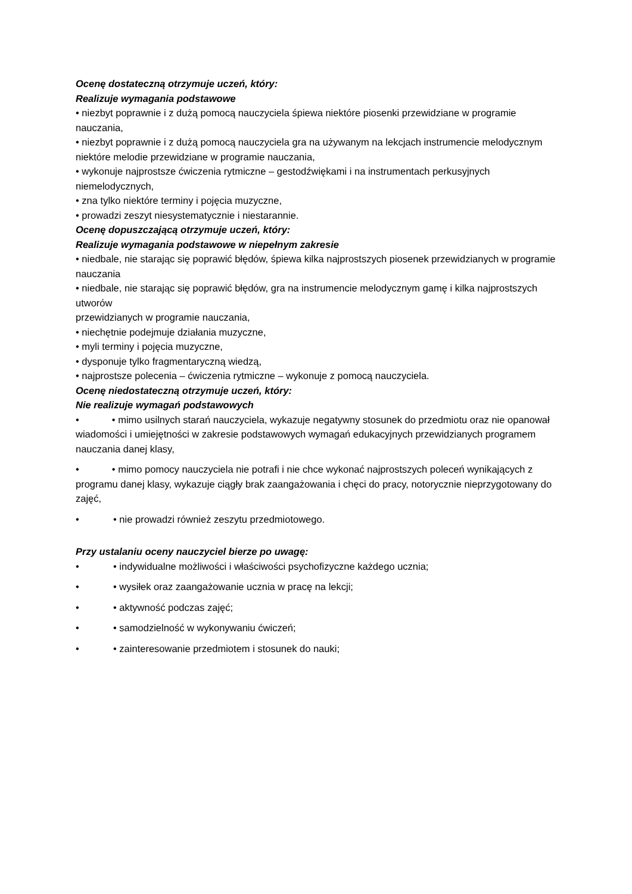Ocenę dostateczną otrzymuje uczeń, który:
Realizuje wymagania podstawowe
• niezbyt poprawnie i z dużą pomocą nauczyciela śpiewa niektóre piosenki przewidziane w programie nauczania,
• niezbyt poprawnie i z dużą pomocą nauczyciela gra na używanym na lekcjach instrumencie melodycznym niektóre melodie przewidziane w programie nauczania,
• wykonuje najprostsze ćwiczenia rytmiczne – gestodźwiękami i na instrumentach perkusyjnych niemelodycznych,
• zna tylko niektóre terminy i pojęcia muzyczne,
• prowadzi zeszyt niesystematycznie i niestarannie.
Ocenę dopuszczającą otrzymuje uczeń, który:
Realizuje wymagania podstawowe w niepełnym zakresie
• niedbale, nie starając się poprawić błędów, śpiewa kilka najprostszych piosenek przewidzianych w programie nauczania
• niedbale, nie starając się poprawić błędów, gra na instrumencie melodycznym gamę i kilka najprostszych utworów
przewidzianych w programie nauczania,
• niechętnie podejmuje działania muzyczne,
• myli terminy i pojęcia muzyczne,
• dysponuje tylko fragmentaryczną wiedzą,
• najprostsze polecenia – ćwiczenia rytmiczne – wykonuje z pomocą nauczyciela.
Ocenę niedostateczną otrzymuje uczeń, który:
Nie realizuje wymagań podstawowych
• • mimo usilnych starań nauczyciela, wykazuje negatywny stosunek do przedmiotu oraz nie opanował wiadomości i umiejętności w zakresie podstawowych wymagań edukacyjnych przewidzianych programem nauczania danej klasy,
• • mimo pomocy nauczyciela nie potrafi i nie chce wykonać najprostszych poleceń wynikających z programu danej klasy, wykazuje ciągły brak zaangażowania i chęci do pracy, notorycznie nieprzygotowany do zajęć,
• • nie prowadzi również zeszytu przedmiotowego.
Przy ustalaniu oceny nauczyciel bierze po uwagę:
• • indywidualne możliwości i właściwości psychofizyczne każdego ucznia;
• • wysiłek oraz zaangażowanie ucznia w pracę na lekcji;
• • aktywność podczas zajęć;
• • samodzielność w wykonywaniu ćwiczeń;
• • zainteresowanie przedmiotem i stosunek do nauki;